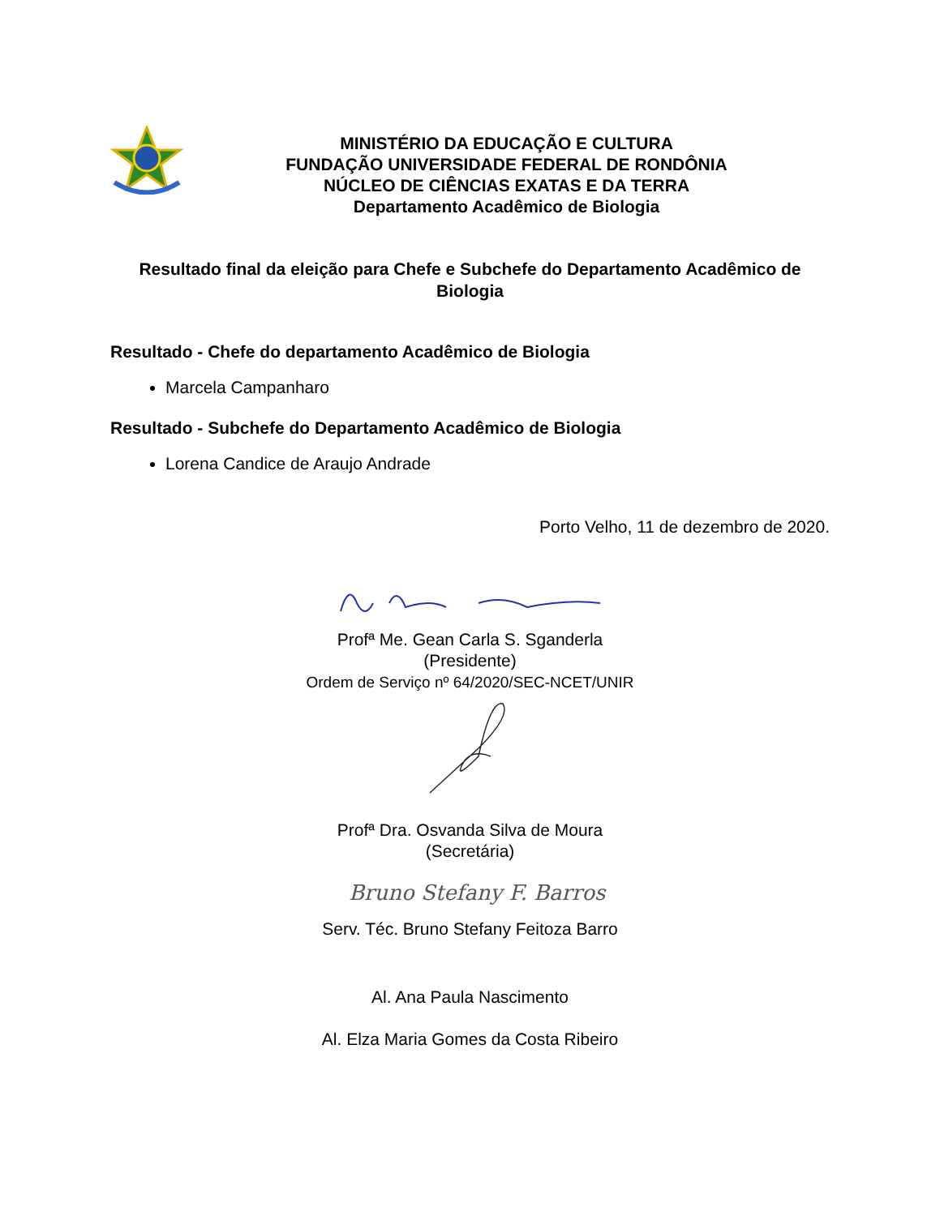MINISTÉRIO DA EDUCAÇÃO E CULTURA
FUNDAÇÃO UNIVERSIDADE FEDERAL DE RONDÔNIA
NÚCLEO DE CIÊNCIAS EXATAS E DA TERRA
Departamento Acadêmico de Biologia
Resultado final da eleição para Chefe e Subchefe do Departamento Acadêmico de Biologia
Resultado - Chefe do departamento Acadêmico de Biologia
Marcela Campanharo
Resultado - Subchefe do Departamento Acadêmico de Biologia
Lorena Candice de Araujo Andrade
Porto Velho, 11 de dezembro de 2020.
Profª Me. Gean Carla S. Sganderla
(Presidente)
Ordem de Serviço nº 64/2020/SEC-NCET/UNIR
Profª Dra. Osvanda Silva de Moura
(Secretária)
Bruno Stefany F. Barros
Serv. Téc. Bruno Stefany Feitoza Barro
Al. Ana Paula Nascimento
Al. Elza Maria Gomes da Costa Ribeiro